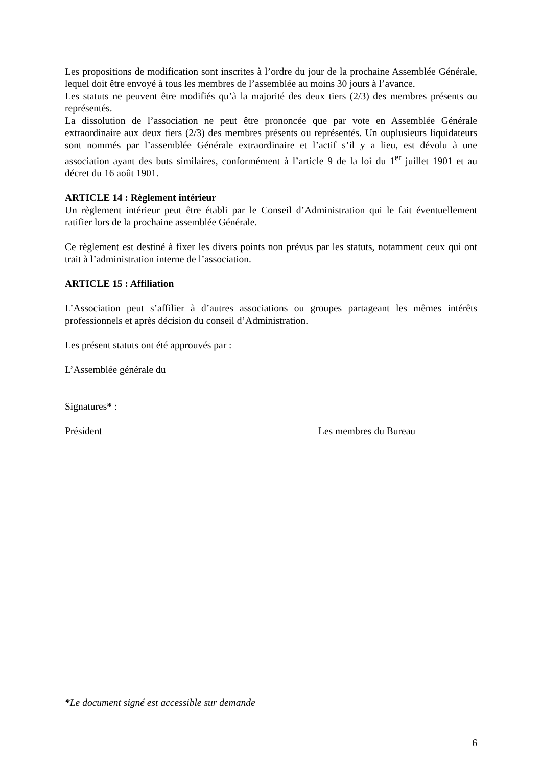Les propositions de modification sont inscrites à l’ordre du jour de la prochaine Assemblée Générale, lequel doit être envoyé à tous les membres de l’assemblée au moins 30 jours à l’avance.
Les statuts ne peuvent être modifiés qu’à la majorité des deux tiers (2/3) des membres présents ou représentés.
La dissolution de l’association ne peut être prononcée que par vote en Assemblée Générale extraordinaire aux deux tiers (2/3) des membres présents ou représentés. Un ouplusieurs liquidateurs sont nommés par l’assemblée Générale extraordinaire et l’actif s’il y a lieu, est dévolu à une association ayant des buts similaires, conformément à l’article 9 de la loi du 1<sup>er</sup> juillet 1901 et au décret du 16 août 1901.
ARTICLE 14 : Règlement intérieur
Un règlement intérieur peut être établi par le Conseil d’Administration qui le fait éventuellement ratifier lors de la prochaine assemblée Générale.
Ce règlement est destiné à fixer les divers points non prévus par les statuts, notamment ceux qui ont trait à l’administration interne de l’association.
ARTICLE 15 : Affiliation
L’Association peut s’affilier à d’autres associations ou groupes partageant les mêmes intérêts professionnels et après décision du conseil d’Administration.
Les présent statuts ont été approuvés par :
L’Assemblée générale du
Signatures* :
Président Les membres du Bureau
*Le document signé est accessible sur demande
6